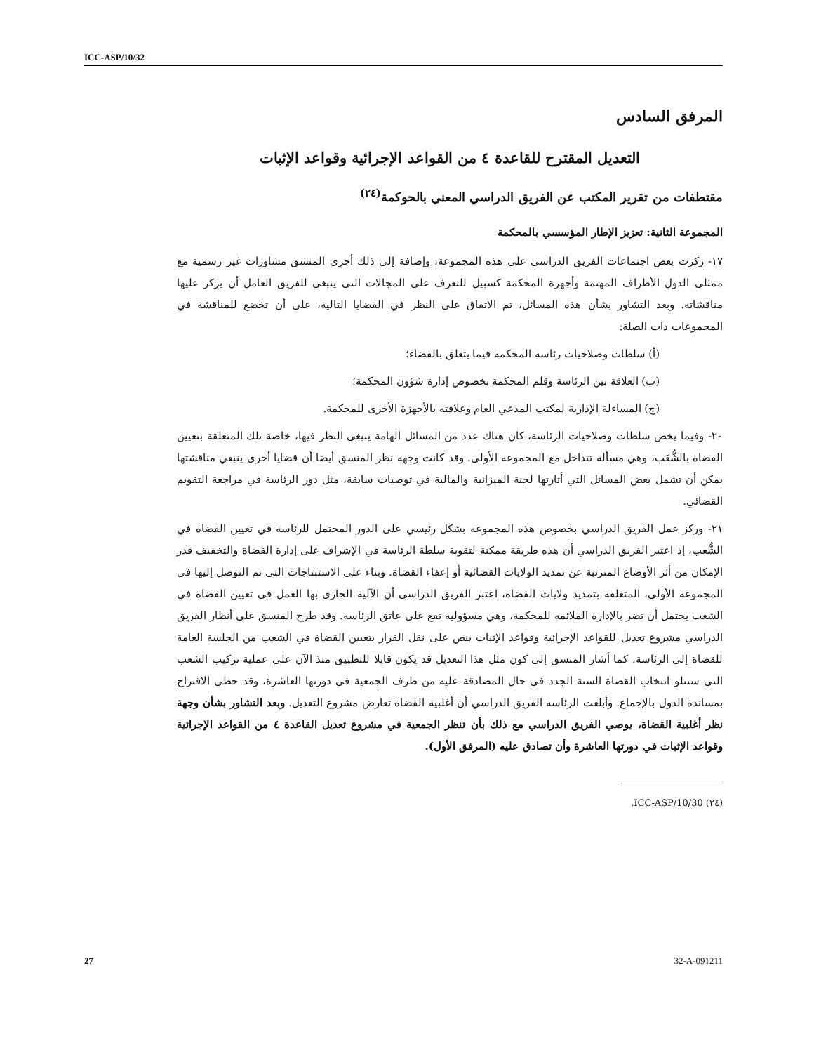ICC-ASP/10/32
المرفق السادس
التعديل المقترح للقاعدة ٤ من القواعد الإجرائية وقواعد الإثبات
مقتطفات من تقرير المكتب عن الفريق الدراسي المعني بالحوكمة<sup>(٢٤)</sup>
المجموعة الثانية: تعزيز الإطار المؤسسي بالمحكمة
١٧- ركزت بعض اجتماعات الفريق الدراسي على هذه المجموعة، وإضافة إلى ذلك أجرى المنسق مشاورات غير رسمية مع ممثلي الدول الأطراف المهتمة وأجهزة المحكمة كسبيل للتعرف على المجالات التي ينبغي للفريق العامل أن يركز عليها مناقشاته. وبعد التشاور بشأن هذه المسائل، تم الاتفاق على النظر في القضايا التالية، على أن تخضع للمناقشة في المجموعات ذات الصلة:
(أ) سلطات وصلاحيات رئاسة المحكمة فيما يتعلق بالقضاء؛
(ب) العلاقة بين الرئاسة وقلم المحكمة بخصوص إدارة شؤون المحكمة؛
(ج) المساءلة الإدارية لمكتب المدعي العام وعلاقته بالأجهزة الأخرى للمحكمة.
٢٠- وفيما يخص سلطات وصلاحيات الرئاسة، كان هناك عدد من المسائل الهامة ينبغي النظر فيها، خاصة تلك المتعلقة بتعيين القضاة بالشُّعَب، وهي مسألة تتداخل مع المجموعة الأولى. وقد كانت وجهة نظر المنسق أيضا أن قضايا أخرى ينبغي مناقشتها يمكن أن تشمل بعض المسائل التي أثارتها لجنة الميزانية والمالية في توصيات سابقة، مثل دور الرئاسة في مراجعة التقويم القضائي.
٢١- وركز عمل الفريق الدراسي بخصوص هذه المجموعة بشكل رئيسي على الدور المحتمل للرئاسة في تعيين القضاة في الشُّعب، إذ اعتبر الفريق الدراسي أن هذه طريقة ممكنة لتقوية سلطة الرئاسة في الإشراف على إدارة القضاة والتخفيف قدر الإمكان من أثر الأوضاع المترتبة عن تمديد الولايات القضائية أو إعفاء القضاة. وبناء على الاستنتاجات التي تم التوصل إليها في المجموعة الأولى، المتعلقة بتمديد ولايات القضاة، اعتبر الفريق الدراسي أن الآلية الجاري بها العمل في تعيين القضاة في الشعب يحتمل أن تضر بالإدارة الملائمة للمحكمة، وهي مسؤولية تقع على عاتق الرئاسة. وقد طرح المنسق على أنظار الفريق الدراسي مشروع تعديل للقواعد الإجرائية وقواعد الإثبات ينص على نقل القرار بتعيين القضاة في الشعب من الجلسة العامة للقضاة إلى الرئاسة. كما أشار المنسق إلى كون مثل هذا التعديل قد يكون قابلا للتطبيق منذ الآن على عملية تركيب الشعب التي ستتلو انتخاب القضاة الستة الجدد في حال المصادقة عليه من طرف الجمعية في دورتها العاشرة، وقد حظي الاقتراح بمساندة الدول بالإجماع. وأبلغت الرئاسة الفريق الدراسي أن أغلبية القضاة تعارض مشروع التعديل. وبعد التشاور بشأن وجهة نظر أغلبية القضاة، يوصي الفريق الدراسي مع ذلك بأن تنظر الجمعية في مشروع تعديل القاعدة ٤ من القواعد الإجرائية وقواعد الإثبات في دورتها العاشرة وأن تصادق عليه (المرفق الأول).
(٢٤) ICC-ASP/10/30.
27 32-A-091211